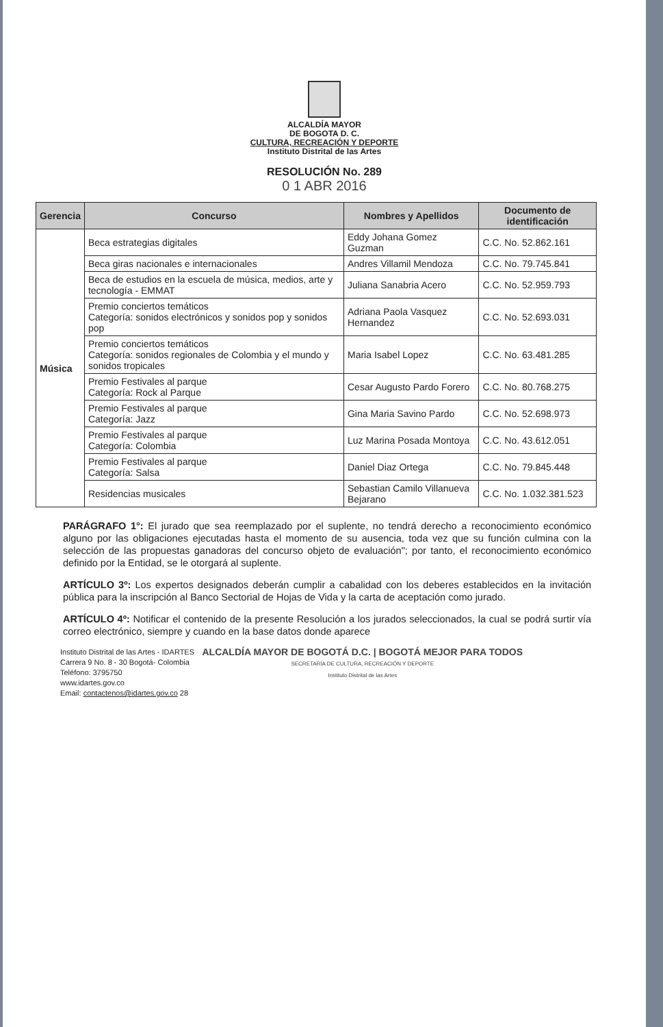ALCALDÍA MAYOR
DE BOGOTA D. C.
CULTURA, RECREACIÓN Y DEPORTE
Instituto Distrital de las Artes
RESOLUCIÓN No. 289
0 1 ABR 2016
| Gerencia | Concurso | Nombres y Apellidos | Documento de identificación |
| --- | --- | --- | --- |
| Música | Beca estrategias digitales | Eddy Johana Gomez Guzman | C.C. No. 52.862.161 |
| | Beca giras nacionales e internacionales | Andres Villamil Mendoza | C.C. No. 79.745.841 |
| | Beca de estudios en la escuela de música, medios, arte y tecnología - EMMAT | Juliana Sanabria Acero | C.C. No. 52.959.793 |
| | Premio conciertos temáticos Categoría: sonidos electrónicos y sonidos pop y sonidos pop | Adriana Paola Vasquez Hernandez | C.C. No. 52.693.031 |
| | Premio conciertos temáticos Categoría: sonidos regionales de Colombia y el mundo y sonidos tropicales | Maria Isabel Lopez | C.C. No. 63.481.285 |
| | Premio Festivales al parque Categoría: Rock al Parque | Cesar Augusto Pardo Forero | C.C. No. 80.768.275 |
| | Premio Festivales al parque Categoría: Jazz | Gina Maria Savino Pardo | C.C. No. 52.698.973 |
| | Premio Festivales al parque Categoría: Colombia | Luz Marina Posada Montoya | C.C. No. 43.612.051 |
| | Premio Festivales al parque Categoría: Salsa | Daniel Diaz Ortega | C.C. No. 79.845.448 |
| | Residencias musicales | Sebastian Camilo Villanueva Bejarano | C.C. No. 1.032.381.523 |
PARÁGRAFO 1°: El jurado que sea reemplazado por el suplente, no tendrá derecho a reconocimiento económico alguno por las obligaciones ejecutadas hasta el momento de su ausencia, toda vez que su función culmina con la selección de las propuestas ganadoras del concurso objeto de evaluación"; por tanto, el reconocimiento económico definido por la Entidad, se le otorgará al suplente.
ARTÍCULO 3º: Los expertos designados deberán cumplir a cabalidad con los deberes establecidos en la invitación pública para la inscripción al Banco Sectorial de Hojas de Vida y la carta de aceptación como jurado.
ARTÍCULO 4º: Notificar el contenido de la presente Resolución a los jurados seleccionados, la cual se podrá surtir vía correo electrónico, siempre y cuando en la base datos donde aparece
Instituto Distrital de las Artes - IDARTES
Carrera 9 No. 8 - 30 Bogotá- Colombia
Teléfono: 3795750
www.idartes.gov.co
Email: contactenos@idartes.gov.co 28
ALCALDÍA MAYOR DE BOGOTÁ D.C. | BOGOTÁ MEJOR PARA TODOS
SECRETARÍA DE CULTURA, RECREACIÓN Y DEPORTE
Instituto Distrital de las Artes